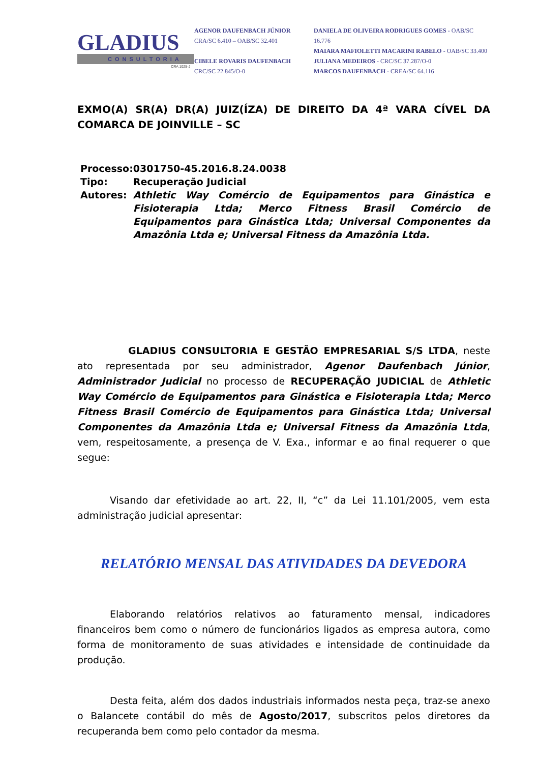GLADIUS
CONSULTORIA
CRA 1025-J
AGENOR DAUFENBACH JÚNIOR
CRA/SC 6.410 – OAB/SC 32.401
CIBELE ROVARIS DAUFENBACH
CRC/SC 22.845/O-0
DANIELA DE OLIVEIRA RODRIGUES GOMES - OAB/SC 16.776
MAIARA MAFIOLETTI MACARINI RABELO - OAB/SC 33.400
JULIANA MEDEIROS - CRC/SC 37.287/O-0
MARCOS DAUFENBACH - CREA/SC 64.116
EXMO(A) SR(A) DR(A) JUIZ(ÍZA) DE DIREITO DA 4ª VARA CÍVEL DA COMARCA DE JOINVILLE – SC
| Processo: | 0301750-45.2016.8.24.0038 |
| Tipo: | Recuperação Judicial |
| Autores: | Athletic Way Comércio de Equipamentos para Ginástica e Fisioterapia Ltda; Merco Fitness Brasil Comércio de Equipamentos para Ginástica Ltda; Universal Componentes da Amazônia Ltda e; Universal Fitness da Amazônia Ltda. |
GLADIUS CONSULTORIA E GESTÃO EMPRESARIAL S/S LTDA, neste ato representada por seu administrador, Agenor Daufenbach Júnior, Administrador Judicial no processo de RECUPERAÇÃO JUDICIAL de Athletic Way Comércio de Equipamentos para Ginástica e Fisioterapia Ltda; Merco Fitness Brasil Comércio de Equipamentos para Ginástica Ltda; Universal Componentes da Amazônia Ltda e; Universal Fitness da Amazônia Ltda, vem, respeitosamente, a presença de V. Exa., informar e ao final requerer o que segue:
Visando dar efetividade ao art. 22, II, “c” da Lei 11.101/2005, vem esta administração judicial apresentar:
RELATÓRIO MENSAL DAS ATIVIDADES DA DEVEDORA
Elaborando relatórios relativos ao faturamento mensal, indicadores financeiros bem como o número de funcionários ligados as empresa autora, como forma de monitoramento de suas atividades e intensidade de continuidade da produção.
Desta feita, além dos dados industriais informados nesta peça, traz-se anexo o Balancete contábil do mês de Agosto/2017, subscritos pelos diretores da recuperanda bem como pelo contador da mesma.